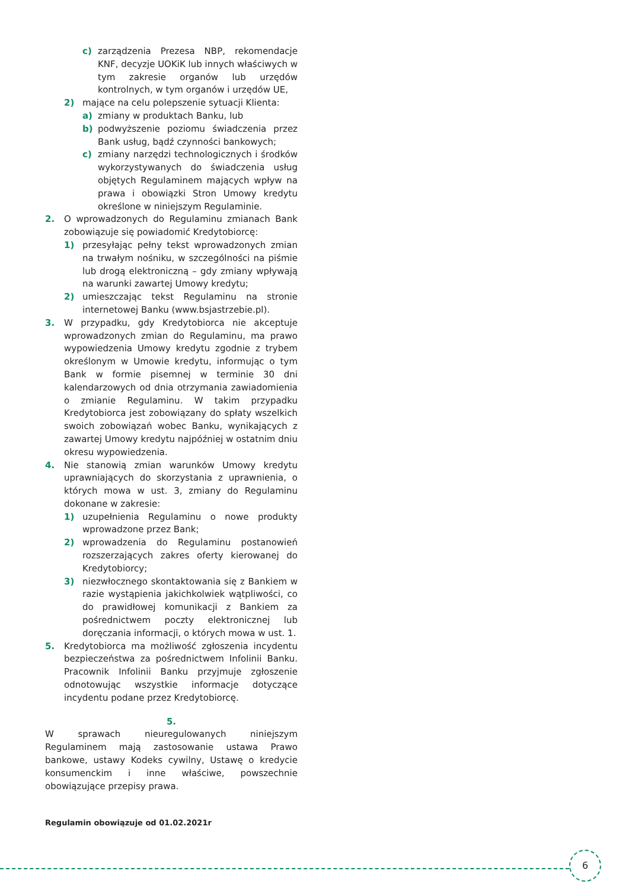c) zarządzenia Prezesa NBP, rekomendacje KNF, decyzje UOKiK lub innych właściwych w tym zakresie organów lub urzędów kontrolnych, w tym organów i urzędów UE,
2) mające na celu polepszenie sytuacji Klienta:
a) zmiany w produktach Banku, lub
b) podwyższenie poziomu świadczenia przez Bank usług, bądź czynności bankowych;
c) zmiany narzędzi technologicznych i środków wykorzystywanych do świadczenia usług objętych Regulaminem mających wpływ na prawa i obowiązki Stron Umowy kredytu określone w niniejszym Regulaminie.
2. O wprowadzonych do Regulaminu zmianach Bank zobowiązuje się powiadomić Kredytobiorcę:
1) przesyłając pełny tekst wprowadzonych zmian na trwałym nośniku, w szczególności na piśmie lub drogą elektroniczną – gdy zmiany wpływają na warunki zawartej Umowy kredytu;
2) umieszczając tekst Regulaminu na stronie internetowej Banku (www.bsjastrzebie.pl).
3. W przypadku, gdy Kredytobiorca nie akceptuje wprowadzonych zmian do Regulaminu, ma prawo wypowiedzenia Umowy kredytu zgodnie z trybem określonym w Umowie kredytu, informując o tym Bank w formie pisemnej w terminie 30 dni kalendarzowych od dnia otrzymania zawiadomienia o zmianie Regulaminu. W takim przypadku Kredytobiorca jest zobowiązany do spłaty wszelkich swoich zobowiązań wobec Banku, wynikających z zawartej Umowy kredytu najpóźniej w ostatnim dniu okresu wypowiedzenia.
4. Nie stanowią zmian warunków Umowy kredytu uprawniających do skorzystania z uprawnienia, o których mowa w ust. 3, zmiany do Regulaminu dokonane w zakresie:
1) uzupełnienia Regulaminu o nowe produkty wprowadzone przez Bank;
2) wprowadzenia do Regulaminu postanowień rozszerzających zakres oferty kierowanej do Kredytobiorcy;
3) niezwłocznego skontaktowania się z Bankiem w razie wystąpienia jakichkolwiek wątpliwości, co do prawidłowej komunikacji z Bankiem za pośrednictwem poczty elektronicznej lub doręczania informacji, o których mowa w ust. 1.
5. Kredytobiorca ma możliwość zgłoszenia incydentu bezpieczeństwa za pośrednictwem Infolinii Banku. Pracownik Infolinii Banku przyjmuje zgłoszenie odnotowując wszystkie informacje dotyczące incydentu podane przez Kredytobiorcę.
5.
W sprawach nieuregulowanych niniejszym Regulaminem mają zastosowanie ustawa Prawo bankowe, ustawy Kodeks cywilny, Ustawę o kredycie konsumenckim i inne właściwe, powszechnie obowiązujące przepisy prawa.
Regulamin obowiązuje od 01.02.2021r
6